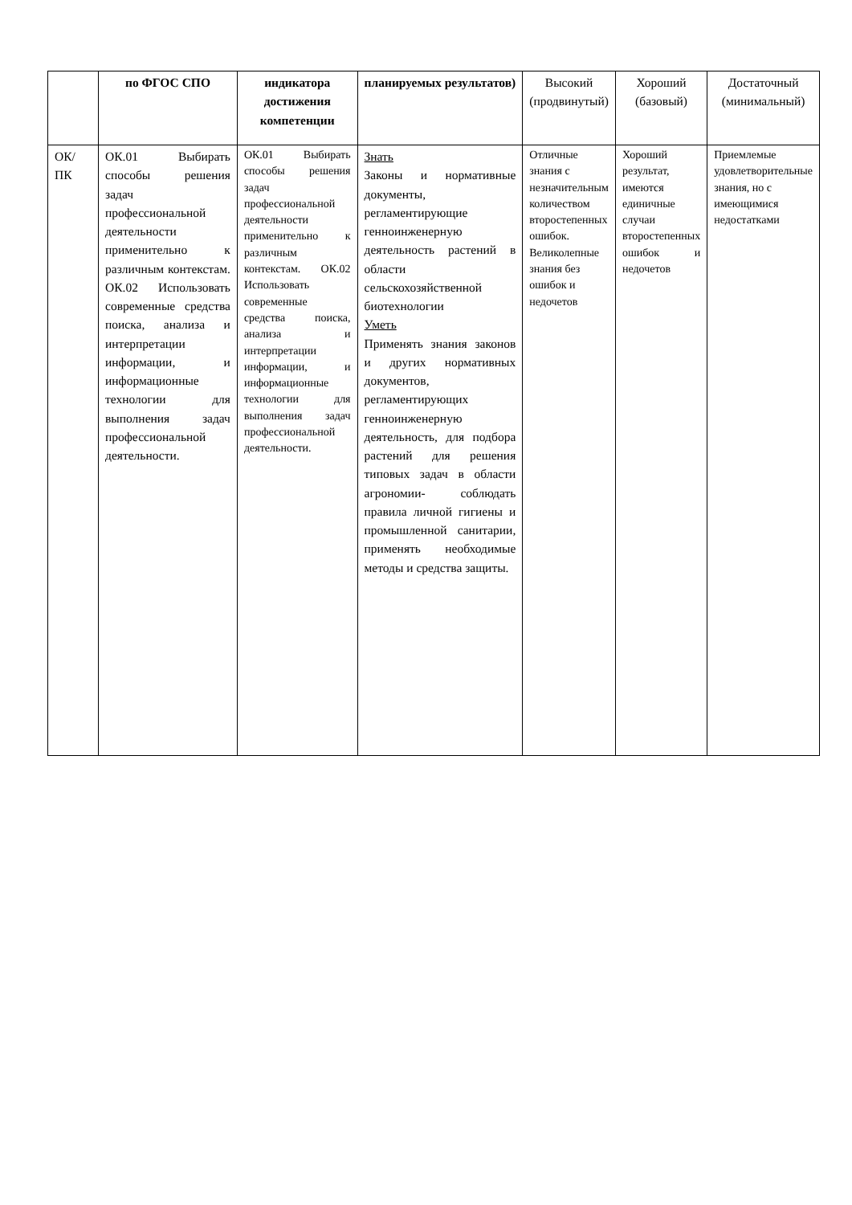| | по ФГОС СПО | индикатора достижения компетенции | планируемых результатов) | Высокий (продвинутый) | Хороший (базовый) | Достаточный (минимальный) |
| --- | --- | --- | --- | --- | --- | --- |
| ОК/ПК | ОК.01 Выбирать способы решения задач профессиональной деятельности применительно к различным контекстам. ОК.02 Использовать современные средства поиска, анализа и интерпретации информации, и информационные технологии для выполнения задач профессиональной деятельности. | ОК.01 Выбирать способы решения задач профессиональной деятельности применительно к различным контекстам. ОК.02 Использовать современные средства поиска, анализа и интерпретации информации, и информационные технологии для выполнения задач профессиональной деятельности. | Знать Законы и нормативные документы, регламентирующие генноинженерную деятельность растений в области сельскохозяйственной биотехнологии Уметь Применять знания законов и других нормативных документов, регламентирующих генноинженерную деятельность, для подбора растений для решения типовых задач в области агрономии- соблюдать правила личной гигиены и промышленной санитарии, применять необходимые методы и средства защиты. | Отличные знания с незначительным количеством второстепенных ошибок. Великолепные знания без ошибок и недочетов | Хороший результат, имеются единичные случаи второстепенных ошибок и недочетов | Приемлемые удовлетворительные знания, но с имеющимися недостатками |